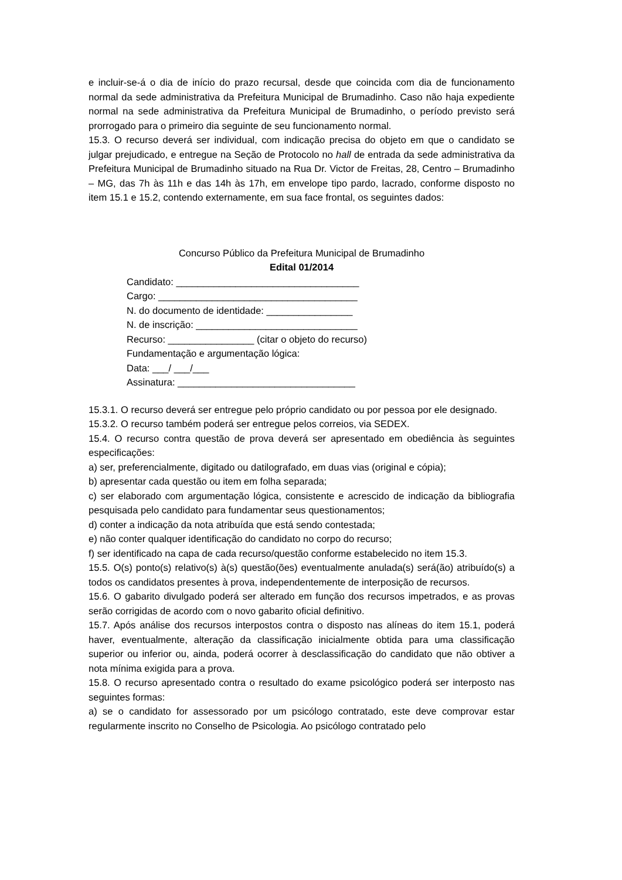e incluir-se-á o dia de início do prazo recursal, desde que coincida com dia de funcionamento normal da sede administrativa da Prefeitura Municipal de Brumadinho. Caso não haja expediente normal na sede administrativa da Prefeitura Municipal de Brumadinho, o período previsto será prorrogado para o primeiro dia seguinte de seu funcionamento normal.
15.3. O recurso deverá ser individual, com indicação precisa do objeto em que o candidato se julgar prejudicado, e entregue na Seção de Protocolo no hall de entrada da sede administrativa da Prefeitura Municipal de Brumadinho situado na Rua Dr. Victor de Freitas, 28, Centro – Brumadinho – MG, das 7h às 11h e das 14h às 17h, em envelope tipo pardo, lacrado, conforme disposto no item 15.1 e 15.2, contendo externamente, em sua face frontal, os seguintes dados:
Concurso Público da Prefeitura Municipal de Brumadinho
Edital 01/2014
Candidato: __________________________________
Cargo: _____________________________________
N. do documento de identidade: ________________
N. de inscrição: ______________________________
Recurso: ________________ (citar o objeto do recurso)
Fundamentação e argumentação lógica:
Data: ___/ ___/___
Assinatura: _________________________________
15.3.1. O recurso deverá ser entregue pelo próprio candidato ou por pessoa por ele designado.
15.3.2. O recurso também poderá ser entregue pelos correios, via SEDEX.
15.4. O recurso contra questão de prova deverá ser apresentado em obediência às seguintes especificações:
a) ser, preferencialmente, digitado ou datilografado, em duas vias (original e cópia);
b) apresentar cada questão ou item em folha separada;
c) ser elaborado com argumentação lógica, consistente e acrescido de indicação da bibliografia pesquisada pelo candidato para fundamentar seus questionamentos;
d) conter a indicação da nota atribuída que está sendo contestada;
e) não conter qualquer identificação do candidato no corpo do recurso;
f) ser identificado na capa de cada recurso/questão conforme estabelecido no item 15.3.
15.5. O(s) ponto(s) relativo(s) à(s) questão(ões) eventualmente anulada(s) será(ão) atribuído(s) a todos os candidatos presentes à prova, independentemente de interposição de recursos.
15.6. O gabarito divulgado poderá ser alterado em função dos recursos impetrados, e as provas serão corrigidas de acordo com o novo gabarito oficial definitivo.
15.7. Após análise dos recursos interpostos contra o disposto nas alíneas do item 15.1, poderá haver, eventualmente, alteração da classificação inicialmente obtida para uma classificação superior ou inferior ou, ainda, poderá ocorrer à desclassificação do candidato que não obtiver a nota mínima exigida para a prova.
15.8. O recurso apresentado contra o resultado do exame psicológico poderá ser interposto nas seguintes formas:
a) se o candidato for assessorado por um psicólogo contratado, este deve comprovar estar regularmente inscrito no Conselho de Psicologia. Ao psicólogo contratado pelo